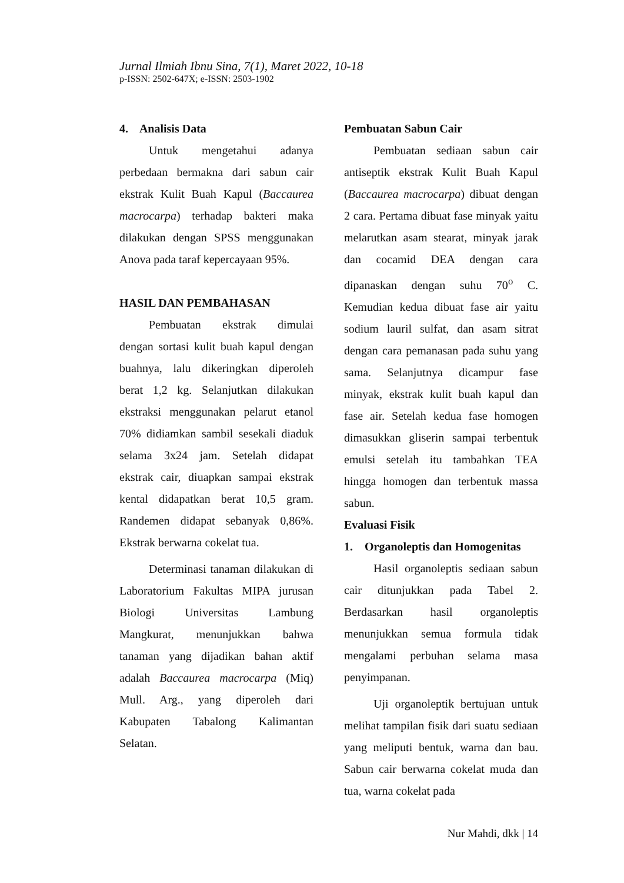Jurnal Ilmiah Ibnu Sina, 7(1), Maret 2022, 10-18
p-ISSN: 2502-647X; e-ISSN: 2503-1902
4. Analisis Data
Untuk mengetahui adanya perbedaan bermakna dari sabun cair ekstrak Kulit Buah Kapul (Baccaurea macrocarpa) terhadap bakteri maka dilakukan dengan SPSS menggunakan Anova pada taraf kepercayaan 95%.
HASIL DAN PEMBAHASAN
Pembuatan ekstrak dimulai dengan sortasi kulit buah kapul dengan buahnya, lalu dikeringkan diperoleh berat 1,2 kg. Selanjutkan dilakukan ekstraksi menggunakan pelarut etanol 70% didiamkan sambil sesekali diaduk selama 3x24 jam. Setelah didapat ekstrak cair, diuapkan sampai ekstrak kental didapatkan berat 10,5 gram. Randemen didapat sebanyak 0,86%. Ekstrak berwarna cokelat tua.
Determinasi tanaman dilakukan di Laboratorium Fakultas MIPA jurusan Biologi Universitas Lambung Mangkurat, menunjukkan bahwa tanaman yang dijadikan bahan aktif adalah Baccaurea macrocarpa (Miq) Mull. Arg., yang diperoleh dari Kabupaten Tabalong Kalimantan Selatan.
Pembuatan Sabun Cair
Pembuatan sediaan sabun cair antiseptik ekstrak Kulit Buah Kapul (Baccaurea macrocarpa) dibuat dengan 2 cara. Pertama dibuat fase minyak yaitu melarutkan asam stearat, minyak jarak dan cocamid DEA dengan cara dipanaskan dengan suhu 70<sup>o</sup> C. Kemudian kedua dibuat fase air yaitu sodium lauril sulfat, dan asam sitrat dengan cara pemanasan pada suhu yang sama. Selanjutnya dicampur fase minyak, ekstrak kulit buah kapul dan fase air. Setelah kedua fase homogen dimasukkan gliserin sampai terbentuk emulsi setelah itu tambahkan TEA hingga homogen dan terbentuk massa sabun.
Evaluasi Fisik
1. Organoleptis dan Homogenitas
Hasil organoleptis sediaan sabun cair ditunjukkan pada Tabel 2. Berdasarkan hasil organoleptis menunjukkan semua formula tidak mengalami perbuhan selama masa penyimpanan.
Uji organoleptik bertujuan untuk melihat tampilan fisik dari suatu sediaan yang meliputi bentuk, warna dan bau. Sabun cair berwarna cokelat muda dan tua, warna cokelat pada
Nur Mahdi, dkk | 14